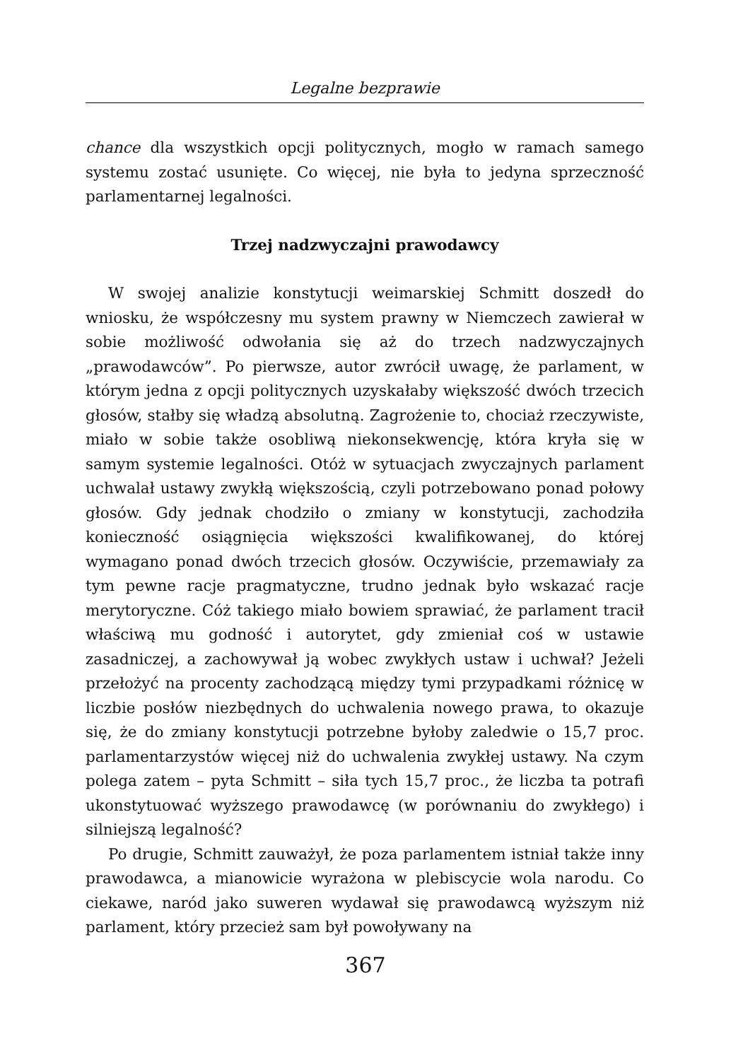Legalne bezprawie
chance dla wszystkich opcji politycznych, mogło w ramach samego systemu zostać usunięte. Co więcej, nie była to jedyna sprzeczność parlamentarnej legalności.
Trzej nadzwyczajni prawodawcy
W swojej analizie konstytucji weimarskiej Schmitt doszedł do wniosku, że współczesny mu system prawny w Niemczech zawierał w sobie możliwość odwołania się aż do trzech nadzwy­czajnych „prawodawców”. Po pierwsze, autor zwrócił uwagę, że parlament, w którym jedna z opcji politycznych uzyskałaby więk­szość dwóch trzecich głosów, stałby się władzą absolutną. Za­grożenie to, chociaż rzeczywiste, miało w sobie także osobliwą niekonsekwencję, która kryła się w samym systemie legalności. Otóż w sytuacjach zwyczajnych parlament uchwalał ustawy zwy­kłą większością, czyli potrzebowano ponad połowy głosów. Gdy jednak chodziło o zmiany w konstytucji, zachodziła konieczność osiągnięcia większości kwalifikowanej, do której wymagano ponad dwóch trzecich głosów. Oczywiście, przemawiały za tym pewne ra­cje pragmatyczne, trudno jednak było wskazać racje merytoryczne. Cóż takiego miało bowiem sprawiać, że parlament tracił właściwą mu godność i autorytet, gdy zmieniał coś w ustawie zasadniczej, a zachowywał ją wobec zwykłych ustaw i uchwał? Jeżeli przełożyć na procenty zachodzącą między tymi przypadkami różnicę w liczbie posłów niezbędnych do uchwalenia nowego prawa, to okazuje się, że do zmiany konstytucji potrzebne byłoby zaledwie o 15,7 proc. parlamentarzystów więcej niż do uchwalenia zwykłej ustawy. Na czym polega zatem – pyta Schmitt – siła tych 15,7 proc., że liczba ta potrafi ukonstytuować wyższego prawodawcę (w porównaniu do zwykłego) i silniejszą legalność?
Po drugie, Schmitt zauważył, że poza parlamentem istniał także inny prawodawca, a mianowicie wyrażona w plebiscycie wola na­rodu. Co ciekawe, naród jako suweren wydawał się prawodawcą wyższym niż parlament, który przecież sam był powoływany na
367